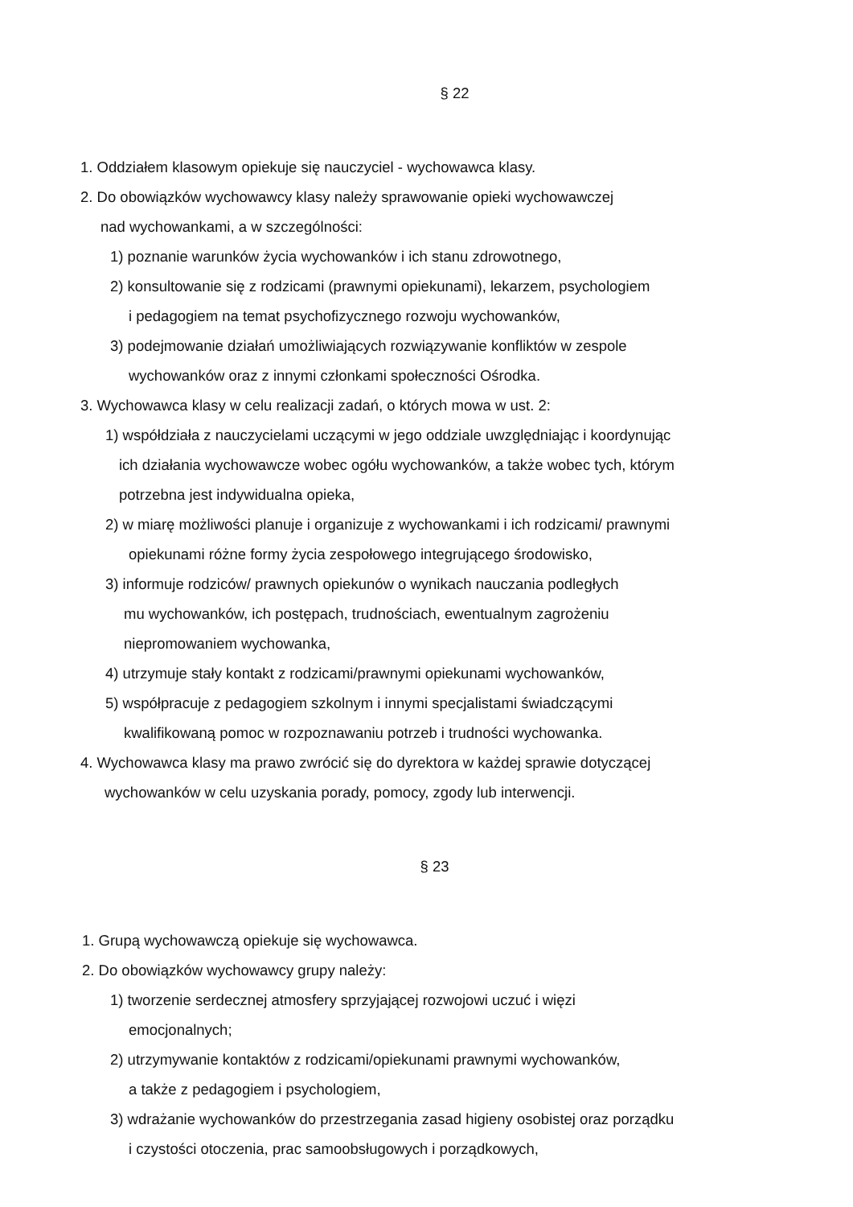§ 22
1. Oddziałem klasowym opiekuje się nauczyciel - wychowawca klasy.
2. Do obowiązków wychowawcy klasy należy sprawowanie opieki wychowawczej
nad wychowankami, a w szczególności:
1) poznanie warunków życia wychowanków i ich stanu zdrowotnego,
2) konsultowanie się z rodzicami (prawnymi opiekunami), lekarzem, psychologiem
i pedagogiem na temat psychofizycznego rozwoju wychowanków,
3) podejmowanie działań umożliwiających rozwiązywanie konfliktów w zespole
wychowanków oraz z innymi członkami społeczności Ośrodka.
3. Wychowawca klasy w celu realizacji zadań, o których mowa w ust. 2:
1) współdziała z nauczycielami uczącymi w jego oddziale uwzględniając i koordynując
ich działania wychowawcze wobec ogółu wychowanków, a także wobec tych, którym
potrzebna jest indywidualna opieka,
2) w miarę możliwości planuje i organizuje z wychowankami i ich rodzicami/ prawnymi
opiekunami różne formy życia zespołowego integrującego środowisko,
3) informuje rodziców/ prawnych opiekunów o wynikach nauczania podległych
mu wychowanków, ich postępach, trudnościach, ewentualnym zagrożeniu
niepromowaniem wychowanka,
4) utrzymuje stały kontakt z rodzicami/prawnymi opiekunami wychowanków,
5) współpracuje z pedagogiem szkolnym i innymi specjalistami świadczącymi
kwalifikowaną pomoc w rozpoznawaniu potrzeb i trudności wychowanka.
4. Wychowawca klasy ma prawo zwrócić się do dyrektora w każdej sprawie dotyczącej
wychowanków w celu uzyskania porady, pomocy, zgody lub interwencji.
§ 23
1. Grupą wychowawczą opiekuje się wychowawca.
2. Do obowiązków wychowawcy grupy należy:
1) tworzenie serdecznej atmosfery sprzyjającej rozwojowi uczuć i więzi
emocjonalnych;
2) utrzymywanie kontaktów z rodzicami/opiekunami prawnymi wychowanków,
a także z pedagogiem i psychologiem,
3) wdrażanie wychowanków do przestrzegania zasad higieny osobistej oraz porządku
i czystości otoczenia, prac samoobsługowych i porządkowych,